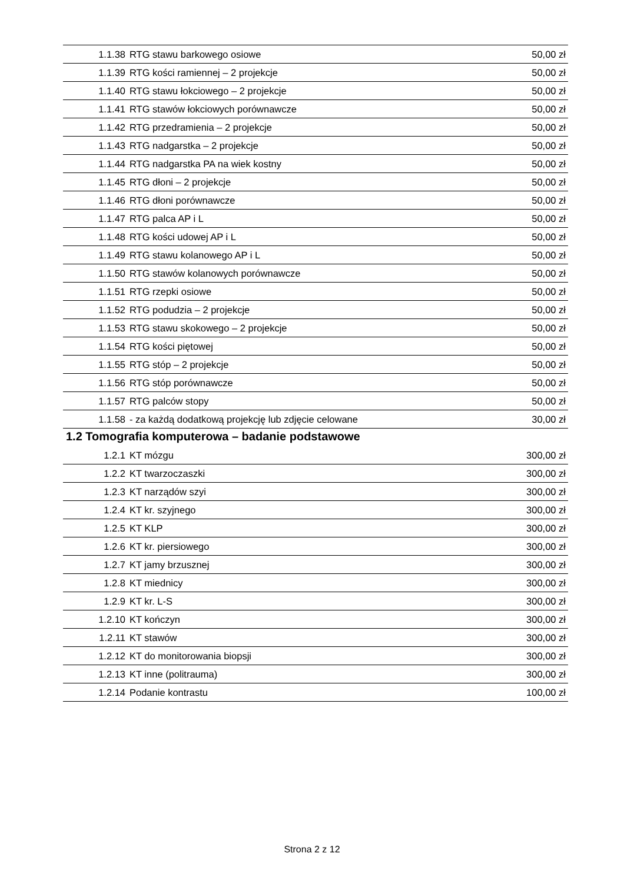| 1.1.38 | RTG stawu barkowego osiowe | 50,00 zł |
| 1.1.39 | RTG kości ramiennej – 2 projekcje | 50,00 zł |
| 1.1.40 | RTG stawu łokciowego – 2 projekcje | 50,00 zł |
| 1.1.41 | RTG stawów łokciowych porównawcze | 50,00 zł |
| 1.1.42 | RTG przedramienia – 2 projekcje | 50,00 zł |
| 1.1.43 | RTG nadgarstka – 2 projekcje | 50,00 zł |
| 1.1.44 | RTG nadgarstka PA na wiek kostny | 50,00 zł |
| 1.1.45 | RTG dłoni – 2 projekcje | 50,00 zł |
| 1.1.46 | RTG dłoni porównawcze | 50,00 zł |
| 1.1.47 | RTG palca AP i L | 50,00 zł |
| 1.1.48 | RTG kości udowej AP i L | 50,00 zł |
| 1.1.49 | RTG stawu kolanowego AP i L | 50,00 zł |
| 1.1.50 | RTG stawów kolanowych porównawcze | 50,00 zł |
| 1.1.51 | RTG rzepki osiowe | 50,00 zł |
| 1.1.52 | RTG podudzia – 2 projekcje | 50,00 zł |
| 1.1.53 | RTG stawu skokowego – 2 projekcje | 50,00 zł |
| 1.1.54 | RTG kości piętowej | 50,00 zł |
| 1.1.55 | RTG stóp – 2 projekcje | 50,00 zł |
| 1.1.56 | RTG stóp porównawcze | 50,00 zł |
| 1.1.57 | RTG palców stopy | 50,00 zł |
| 1.1.58 | - za każdą dodatkową projekcję lub zdjęcie celowane | 30,00 zł |
1.2 Tomografia komputerowa – badanie podstawowe
| 1.2.1 | KT mózgu | 300,00 zł |
| 1.2.2 | KT twarzoczaszki | 300,00 zł |
| 1.2.3 | KT narządów szyi | 300,00 zł |
| 1.2.4 | KT kr. szyjnego | 300,00 zł |
| 1.2.5 | KT KLP | 300,00 zł |
| 1.2.6 | KT kr. piersiowego | 300,00 zł |
| 1.2.7 | KT jamy brzusznej | 300,00 zł |
| 1.2.8 | KT miednicy | 300,00 zł |
| 1.2.9 | KT kr. L-S | 300,00 zł |
| 1.2.10 | KT kończyn | 300,00 zł |
| 1.2.11 | KT stawów | 300,00 zł |
| 1.2.12 | KT do monitorowania biopsji | 300,00 zł |
| 1.2.13 | KT inne (politrauma) | 300,00 zł |
| 1.2.14 | Podanie kontrastu | 100,00 zł |
Strona 2 z 12